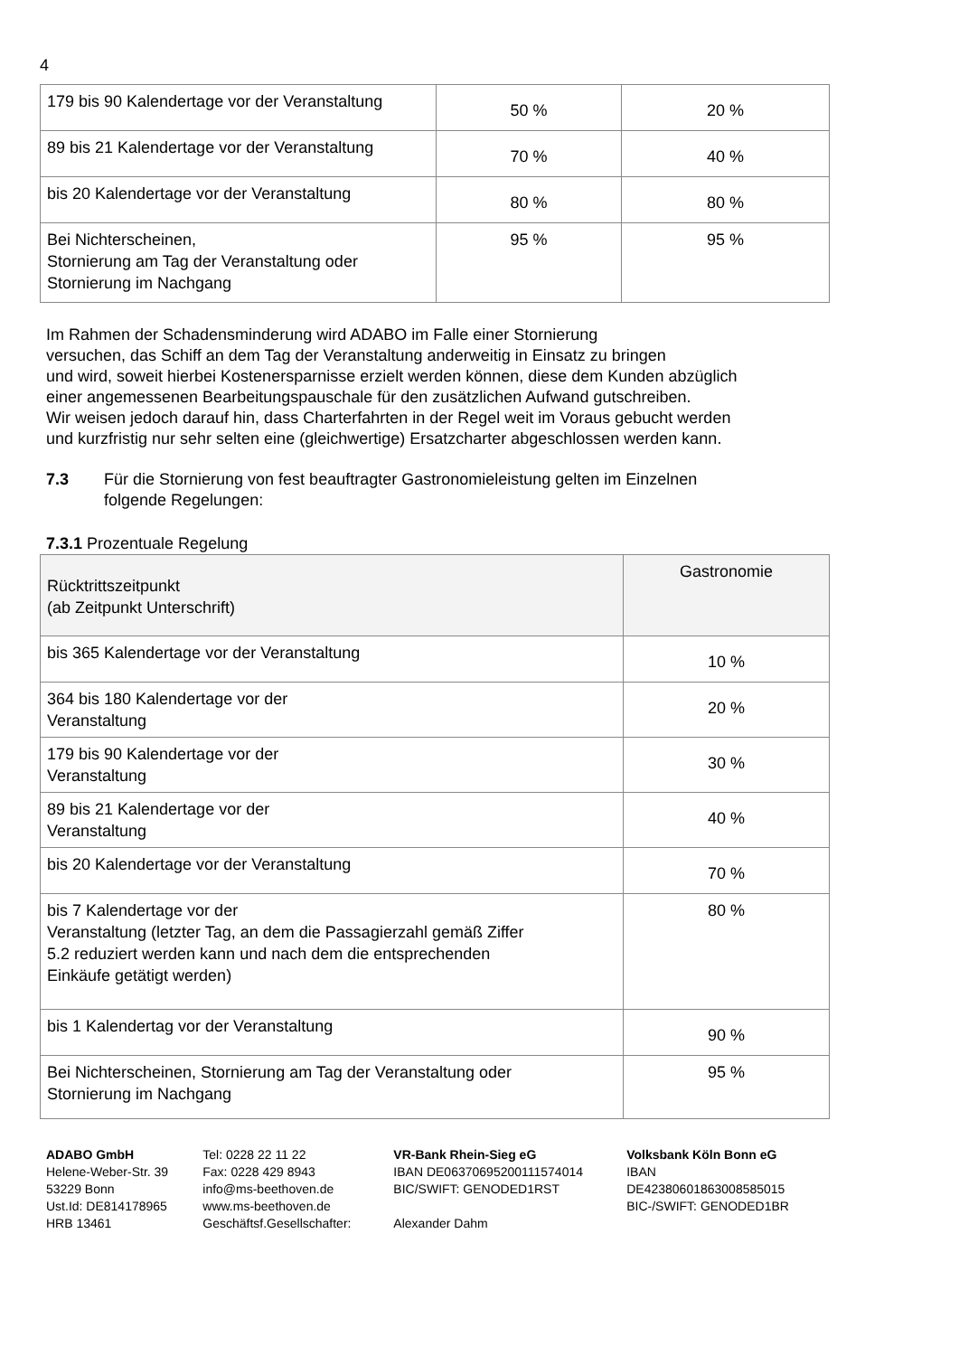4
| 179 bis 90 Kalendertage vor der Veranstaltung | 50 % | 20 % |
| 89 bis 21 Kalendertage vor der Veranstaltung | 70 % | 40 % |
| bis 20 Kalendertage vor der Veranstaltung | 80 % | 80 % |
| Bei Nichterscheinen, Stornierung am Tag der Veranstaltung oder Stornierung im Nachgang | 95 % | 95 % |
Im Rahmen der Schadensminderung wird ADABO im Falle einer Stornierung
versuchen, das Schiff an dem Tag der Veranstaltung anderweitig in Einsatz zu bringen
und wird, soweit hierbei Kostenersparnisse erzielt werden können, diese dem Kunden abzüglich
einer angemessenen Bearbeitungspauschale für den zusätzlichen Aufwand gutschreiben.
Wir weisen jedoch darauf hin, dass Charterfahrten in der Regel weit im Voraus gebucht werden
und kurzfristig nur sehr selten eine (gleichwertige) Ersatzcharter abgeschlossen werden kann.
7.3 Für die Stornierung von fest beauftragter Gastronomieleistung gelten im Einzelnen
folgende Regelungen:
7.3.1 Prozentuale Regelung
| Rücktrittszeitpunkt (ab Zeitpunkt Unterschrift) | Gastronomie |
| bis 365 Kalendertage vor der Veranstaltung | 10 % |
| 364 bis 180 Kalendertage vor der Veranstaltung | 20 % |
| 179 bis 90 Kalendertage vor der Veranstaltung | 30 % |
| 89 bis 21 Kalendertage vor der Veranstaltung | 40 % |
| bis 20 Kalendertage vor der Veranstaltung | 70 % |
| bis 7 Kalendertage vor der Veranstaltung (letzter Tag, an dem die Passagierzahl gemäß Ziffer 5.2 reduziert werden kann und nach dem die entsprechenden Einkäufe getätigt werden) | 80 % |
| bis 1 Kalendertag vor der Veranstaltung | 90 % |
| Bei Nichterscheinen, Stornierung am Tag der Veranstaltung oder Stornierung im Nachgang | 95 % |
ADABO GmbH
Helene-Weber-Str. 39
53229 Bonn
Ust.Id: DE814178965
HRB 13461
Tel: 0228 22 11 22
Fax: 0228 429 8943
info@ms-beethoven.de
www.ms-beethoven.de
Geschäftsf.Gesellschafter:
VR-Bank Rhein-Sieg eG
IBAN DE06370695200111574014
BIC/SWIFT: GENODED1RST
Alexander Dahm
Volksbank Köln Bonn eG
IBAN DE42380601863008585015
BIC-/SWIFT: GENODED1BR